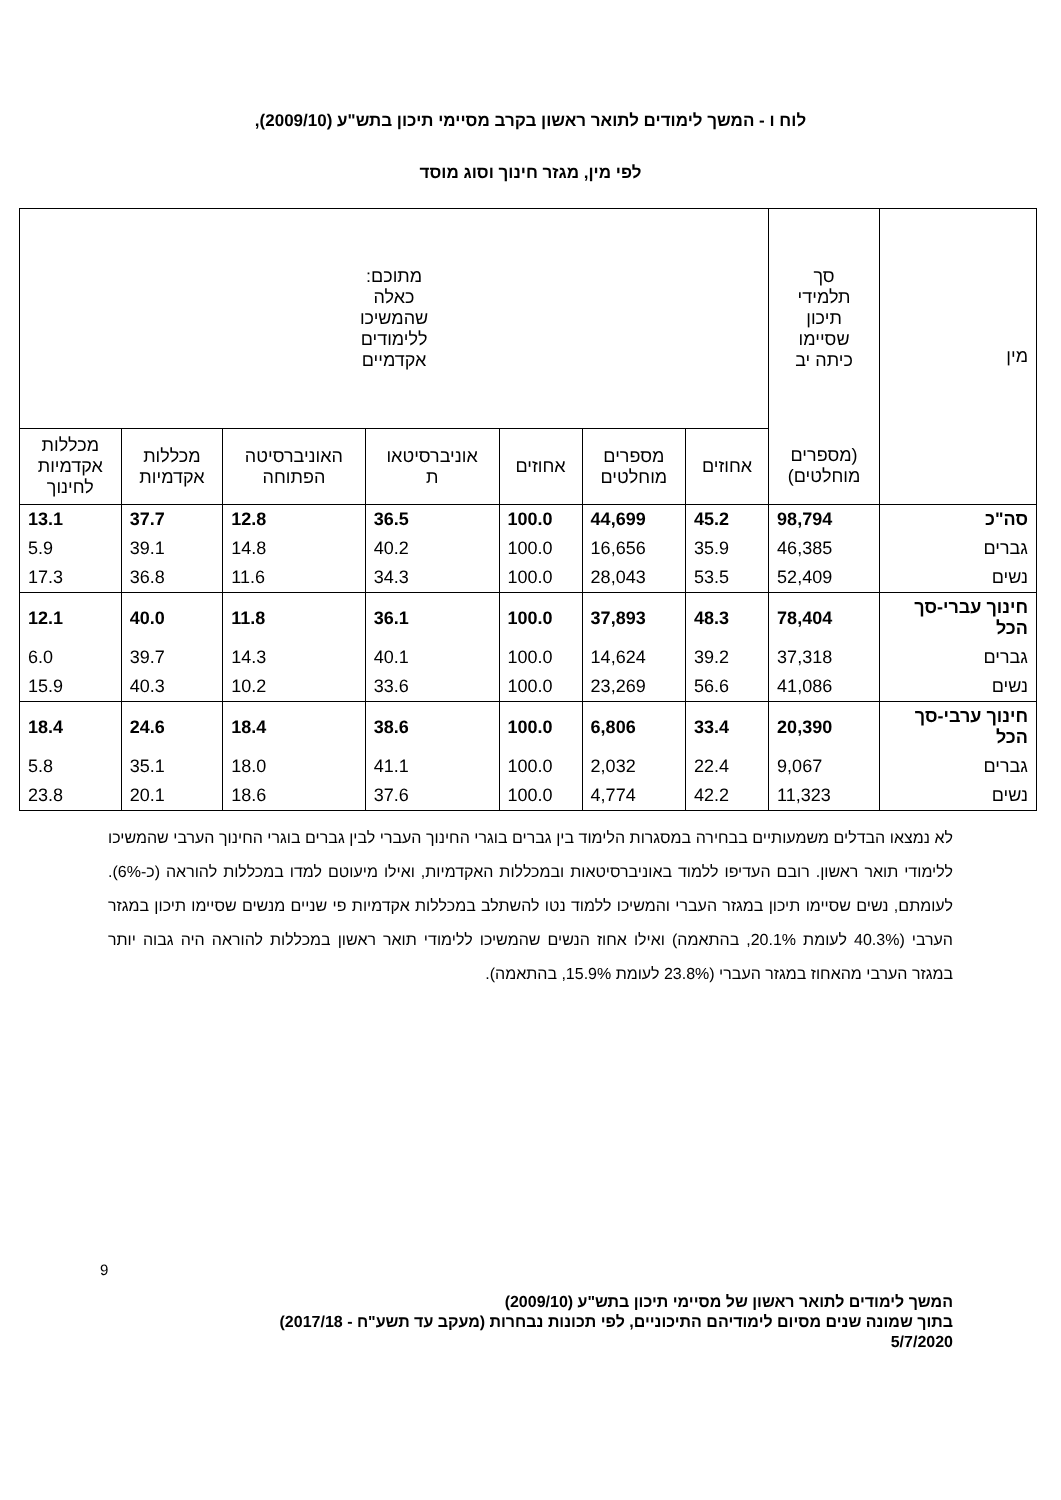לוח ו - המשך לימודים לתואר ראשון בקרב מסיימי תיכון בתש"ע (2009/10),
לפי מין, מגזר חינוך וסוג מוסד
| מין | סך תלמידי תיכון שסיימו כיתה יב | מתוכם: כאלה שהמשיכו ללימודים אקדמיים | | | | | | |
| --- | --- | --- | --- | --- | --- | --- | --- | --- |
| | (מספרים מוחלטים) | אחוזים | מספרים מוחלטים | אחוזים | אוניברסיטאו ת | האוניברסיטה הפתוחה | מכללות אקדמיות | מכללות אקדמיות לחינוך |
| סה"כ | 98,794 | 45.2 | 44,699 | 100.0 | 36.5 | 12.8 | 37.7 | 13.1 |
| גברים | 46,385 | 35.9 | 16,656 | 100.0 | 40.2 | 14.8 | 39.1 | 5.9 |
| נשים | 52,409 | 53.5 | 28,043 | 100.0 | 34.3 | 11.6 | 36.8 | 17.3 |
| חינוך עברי-סך הכל | 78,404 | 48.3 | 37,893 | 100.0 | 36.1 | 11.8 | 40.0 | 12.1 |
| גברים | 37,318 | 39.2 | 14,624 | 100.0 | 40.1 | 14.3 | 39.7 | 6.0 |
| נשים | 41,086 | 56.6 | 23,269 | 100.0 | 33.6 | 10.2 | 40.3 | 15.9 |
| חינוך ערבי-סך הכל | 20,390 | 33.4 | 6,806 | 100.0 | 38.6 | 18.4 | 24.6 | 18.4 |
| גברים | 9,067 | 22.4 | 2,032 | 100.0 | 41.1 | 18.0 | 35.1 | 5.8 |
| נשים | 11,323 | 42.2 | 4,774 | 100.0 | 37.6 | 18.6 | 20.1 | 23.8 |
לא נמצאו הבדלים משמעותיים בבחירה במסגרות הלימוד בין גברים בוגרי החינוך העברי לבין גברים בוגרי החינוך הערבי שהמשיכו ללימודי תואר ראשון. רובם העדיפו ללמוד באוניברסיטאות ובמכללות האקדמיות, ואילו מיעוטם למדו במכללות להוראה (כ-6%). לעומתם, נשים שסיימו תיכון במגזר העברי והמשיכו ללמוד נטו להשתלב במכללות אקדמיות פי שניים מנשים שסיימו תיכון במגזר הערבי (40.3% לעומת 20.1%, בהתאמה) ואילו אחוז הנשים שהמשיכו ללימודי תואר ראשון במכללות להוראה היה גבוה יותר במגזר הערבי מהאחוז במגזר העברי (23.8% לעומת 15.9%, בהתאמה).
9
המשך לימודים לתואר ראשון של מסיימי תיכון בתש"ע (2009/10)
בתוך שמונה שנים מסיום לימודיהם התיכוניים, לפי תכונות נבחרות (מעקב עד תשע"ח - 2017/18)
5/7/2020